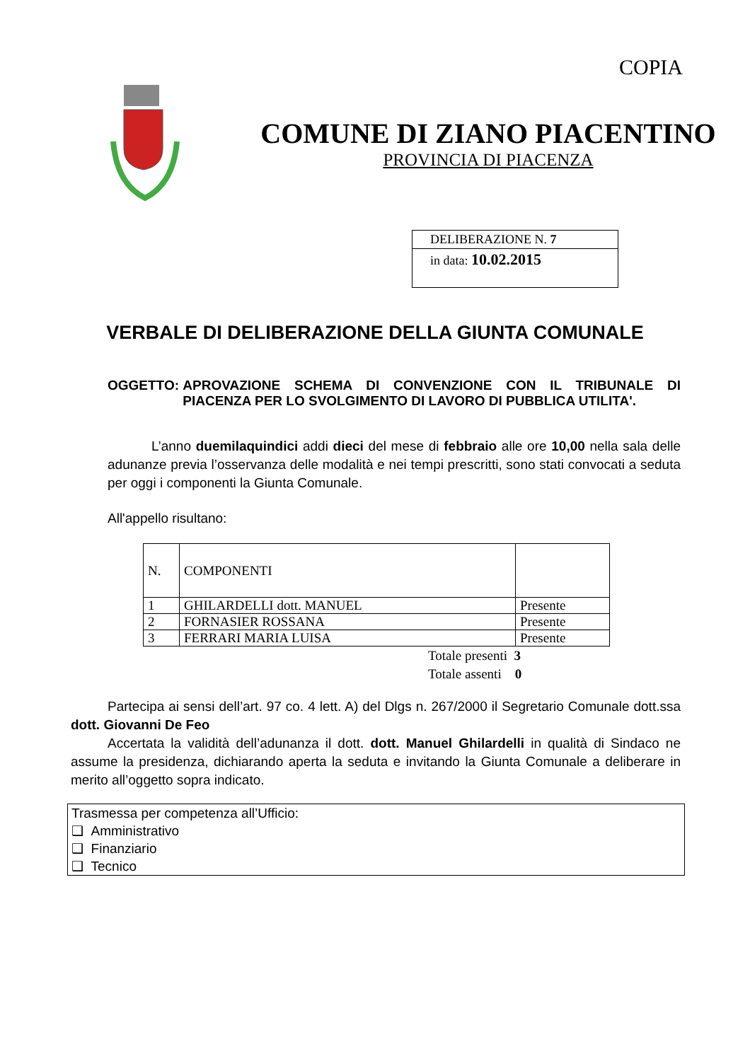COPIA
COMUNE DI ZIANO PIACENTINO
PROVINCIA DI PIACENZA
DELIBERAZIONE N. 7
in data: 10.02.2015
VERBALE DI DELIBERAZIONE DELLA GIUNTA COMUNALE
OGGETTO: APROVAZIONE SCHEMA DI CONVENZIONE CON IL TRIBUNALE DI PIACENZA PER LO SVOLGIMENTO DI LAVORO DI PUBBLICA UTILITA'.
L’anno duemilaquindici addi dieci del mese di febbraio alle ore 10,00 nella sala delle adunanze previa l’osservanza delle modalità e nei tempi prescritti, sono stati convocati a seduta per oggi i componenti la Giunta Comunale.
All'appello risultano:
| N. | COMPONENTI | |
| 1 | GHILARDELLI dott. MANUEL | Presente |
| 2 | FORNASIER ROSSANA | Presente |
| 3 | FERRARI MARIA LUISA | Presente |
Totale presenti 3
Totale assenti 0
Partecipa ai sensi dell’art. 97 co. 4 lett. A) del Dlgs n. 267/2000 il Segretario Comunale dott.ssa dott. Giovanni De Feo
Accertata la validità dell’adunanza il dott. dott. Manuel Ghilardelli in qualità di Sindaco ne assume la presidenza, dichiarando aperta la seduta e invitando la Giunta Comunale a deliberare in merito all’oggetto sopra indicato.
Trasmessa per competenza all’Ufficio:
❑ Amministrativo
❑ Finanziario
❑ Tecnico